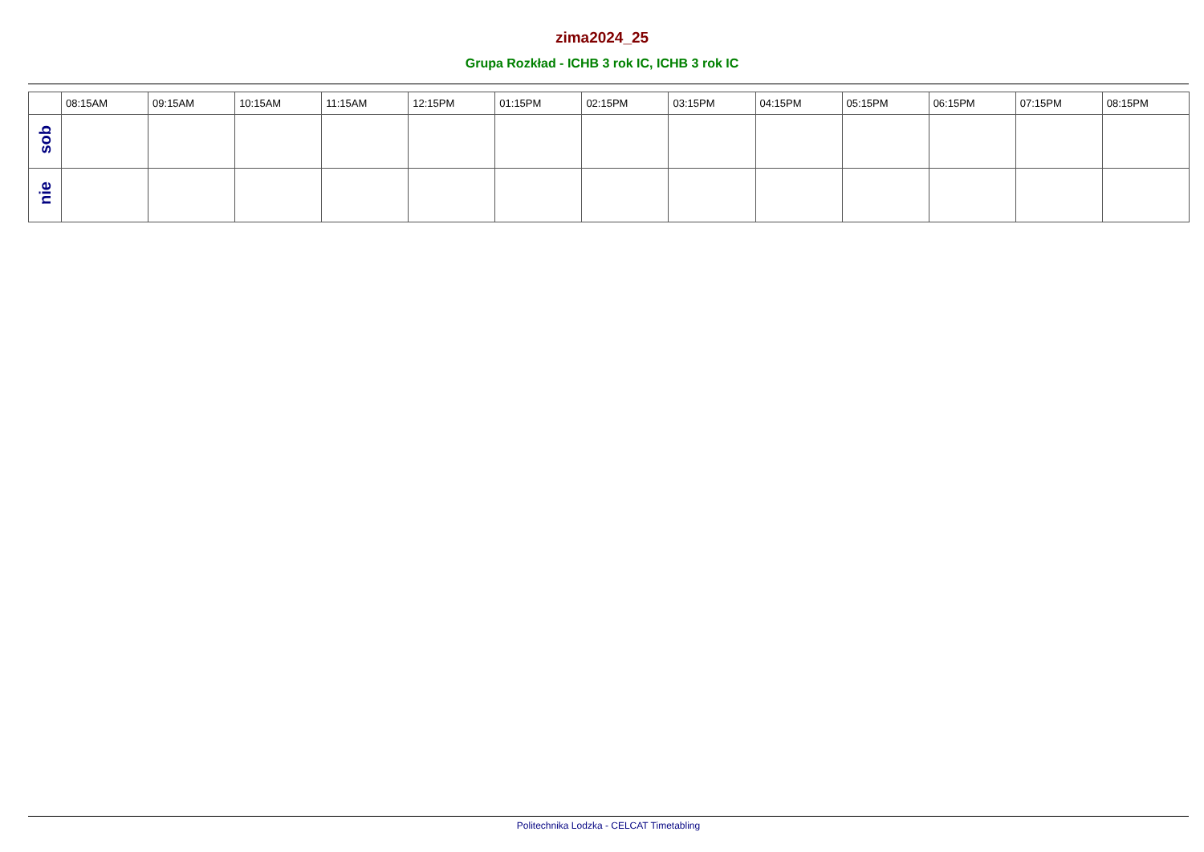zima2024_25
Grupa Rozkład - ICHB 3 rok IC, ICHB 3 rok IC
| | 08:15AM | 09:15AM | 10:15AM | 11:15AM | 12:15PM | 01:15PM | 02:15PM | 03:15PM | 04:15PM | 05:15PM | 06:15PM | 07:15PM | 08:15PM |
| --- | --- | --- | --- | --- | --- | --- | --- | --- | --- | --- | --- | --- | --- |
| sob | | | | | | | | | | | | | |
| nie | | | | | | | | | | | | | |
Politechnika Lodzka - CELCAT Timetabling